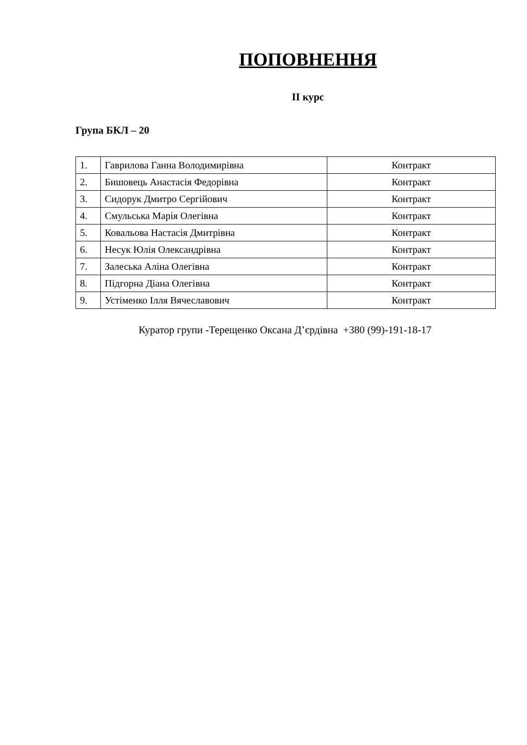ПОПОВНЕННЯ
ІІ курс
Група БКЛ – 20
| 1. | Гаврилова Ганна Володимирівна | Контракт |
| 2. | Бишовець Анастасія Федорівна | Контракт |
| 3. | Сидорук Дмитро Сергійович | Контракт |
| 4. | Смульська Марія Олегівна | Контракт |
| 5. | Ковальова Настасія Дмитрівна | Контракт |
| 6. | Несук Юлія Олександрівна | Контракт |
| 7. | Залеська Аліна Олегівна | Контракт |
| 8. | Підгорна Діана Олегівна | Контракт |
| 9. | Устіменко Ілля Вячеславович | Контракт |
Куратор групи -Терещенко Оксана Д’єрдівна +380 (99)-191-18-17